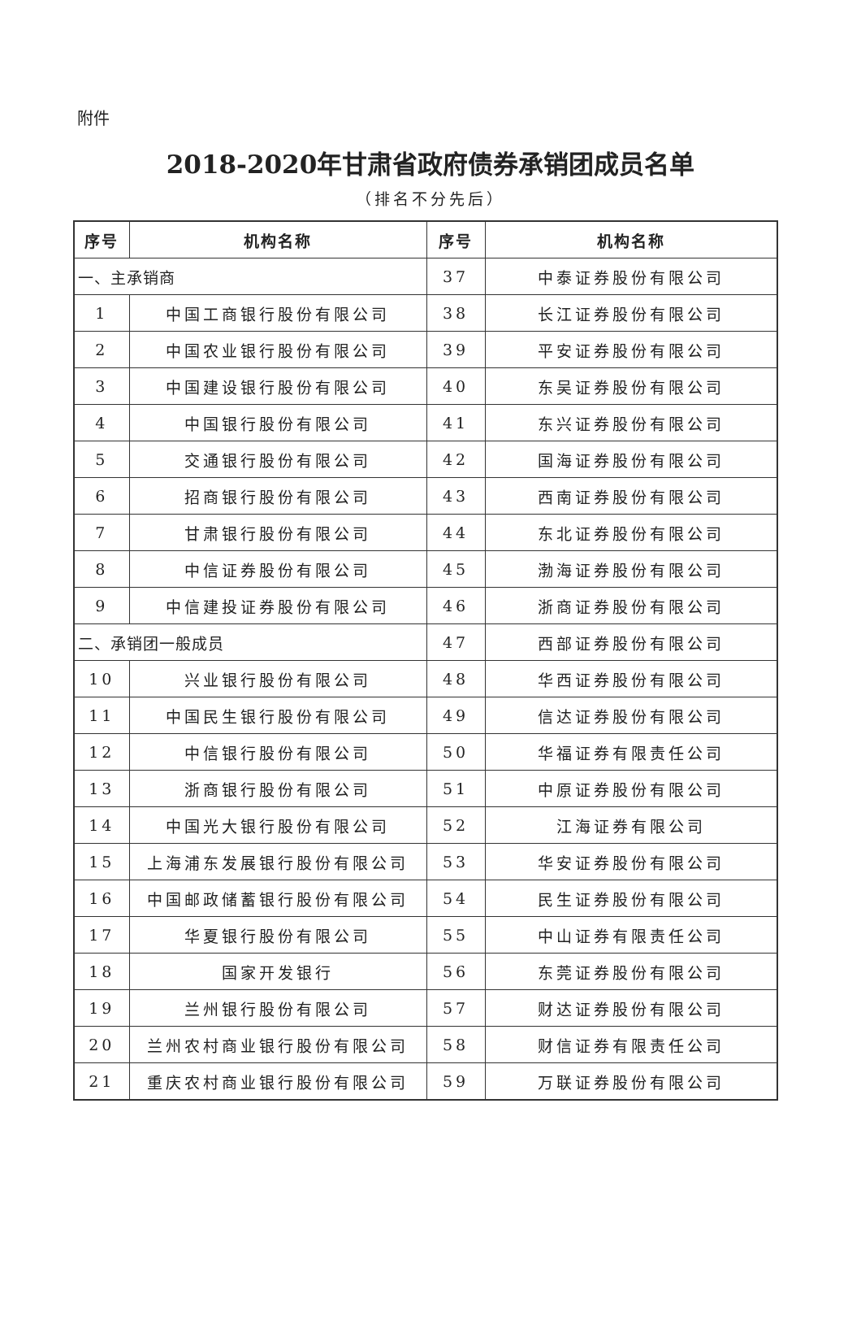附件
2018-2020年甘肃省政府债券承销团成员名单
（排名不分先后）
| 序号 | 机构名称 | 序号 | 机构名称 |
| --- | --- | --- | --- |
| 一、主承销商 | | 37 | 中泰证券股份有限公司 |
| 1 | 中国工商银行股份有限公司 | 38 | 长江证券股份有限公司 |
| 2 | 中国农业银行股份有限公司 | 39 | 平安证券股份有限公司 |
| 3 | 中国建设银行股份有限公司 | 40 | 东吴证券股份有限公司 |
| 4 | 中国银行股份有限公司 | 41 | 东兴证券股份有限公司 |
| 5 | 交通银行股份有限公司 | 42 | 国海证券股份有限公司 |
| 6 | 招商银行股份有限公司 | 43 | 西南证券股份有限公司 |
| 7 | 甘肃银行股份有限公司 | 44 | 东北证券股份有限公司 |
| 8 | 中信证券股份有限公司 | 45 | 渤海证券股份有限公司 |
| 9 | 中信建投证券股份有限公司 | 46 | 浙商证券股份有限公司 |
| 二、承销团一般成员 | | 47 | 西部证券股份有限公司 |
| 10 | 兴业银行股份有限公司 | 48 | 华西证券股份有限公司 |
| 11 | 中国民生银行股份有限公司 | 49 | 信达证券股份有限公司 |
| 12 | 中信银行股份有限公司 | 50 | 华福证券有限责任公司 |
| 13 | 浙商银行股份有限公司 | 51 | 中原证券股份有限公司 |
| 14 | 中国光大银行股份有限公司 | 52 | 江海证券有限公司 |
| 15 | 上海浦东发展银行股份有限公司 | 53 | 华安证券股份有限公司 |
| 16 | 中国邮政储蓄银行股份有限公司 | 54 | 民生证券股份有限公司 |
| 17 | 华夏银行股份有限公司 | 55 | 中山证券有限责任公司 |
| 18 | 国家开发银行 | 56 | 东莞证券股份有限公司 |
| 19 | 兰州银行股份有限公司 | 57 | 财达证券股份有限公司 |
| 20 | 兰州农村商业银行股份有限公司 | 58 | 财信证券有限责任公司 |
| 21 | 重庆农村商业银行股份有限公司 | 59 | 万联证券股份有限公司 |